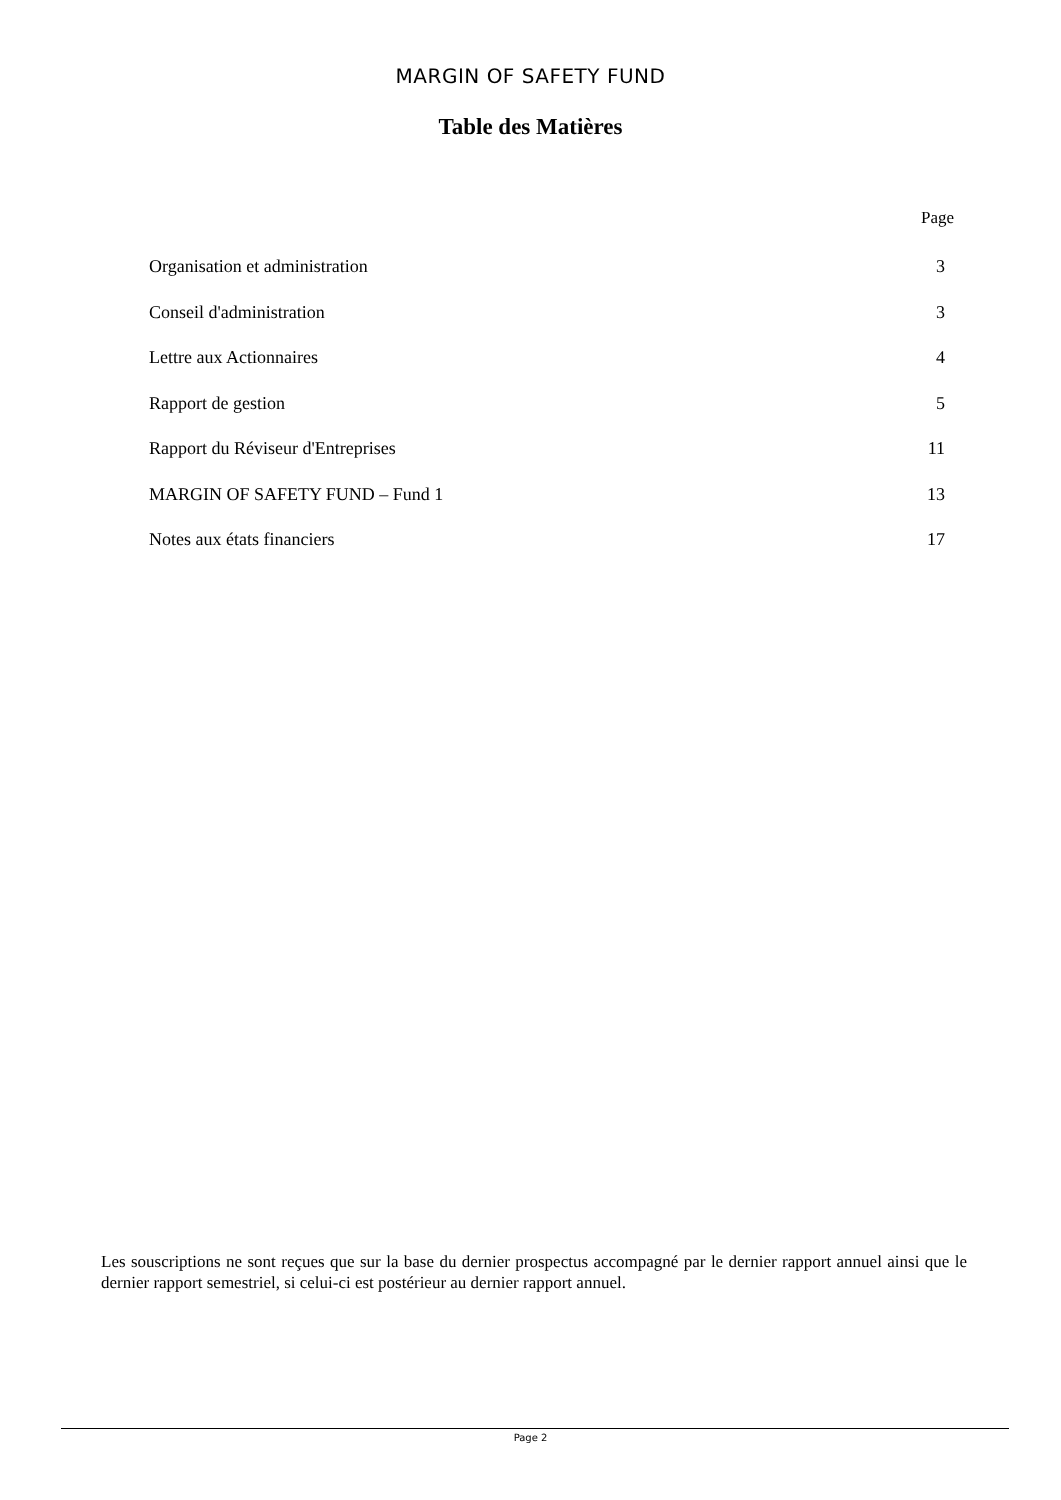MARGIN OF SAFETY FUND
Table des Matières
Page
| Organisation et administration | 3 |
| Conseil d'administration | 3 |
| Lettre aux Actionnaires | 4 |
| Rapport de gestion | 5 |
| Rapport du Réviseur d'Entreprises | 11 |
| MARGIN OF SAFETY FUND – Fund 1 | 13 |
| Notes aux états financiers | 17 |
Les souscriptions ne sont reçues que sur la base du dernier prospectus accompagné par le dernier rapport annuel ainsi que le dernier rapport semestriel, si celui-ci est postérieur au dernier rapport annuel.
Page 2